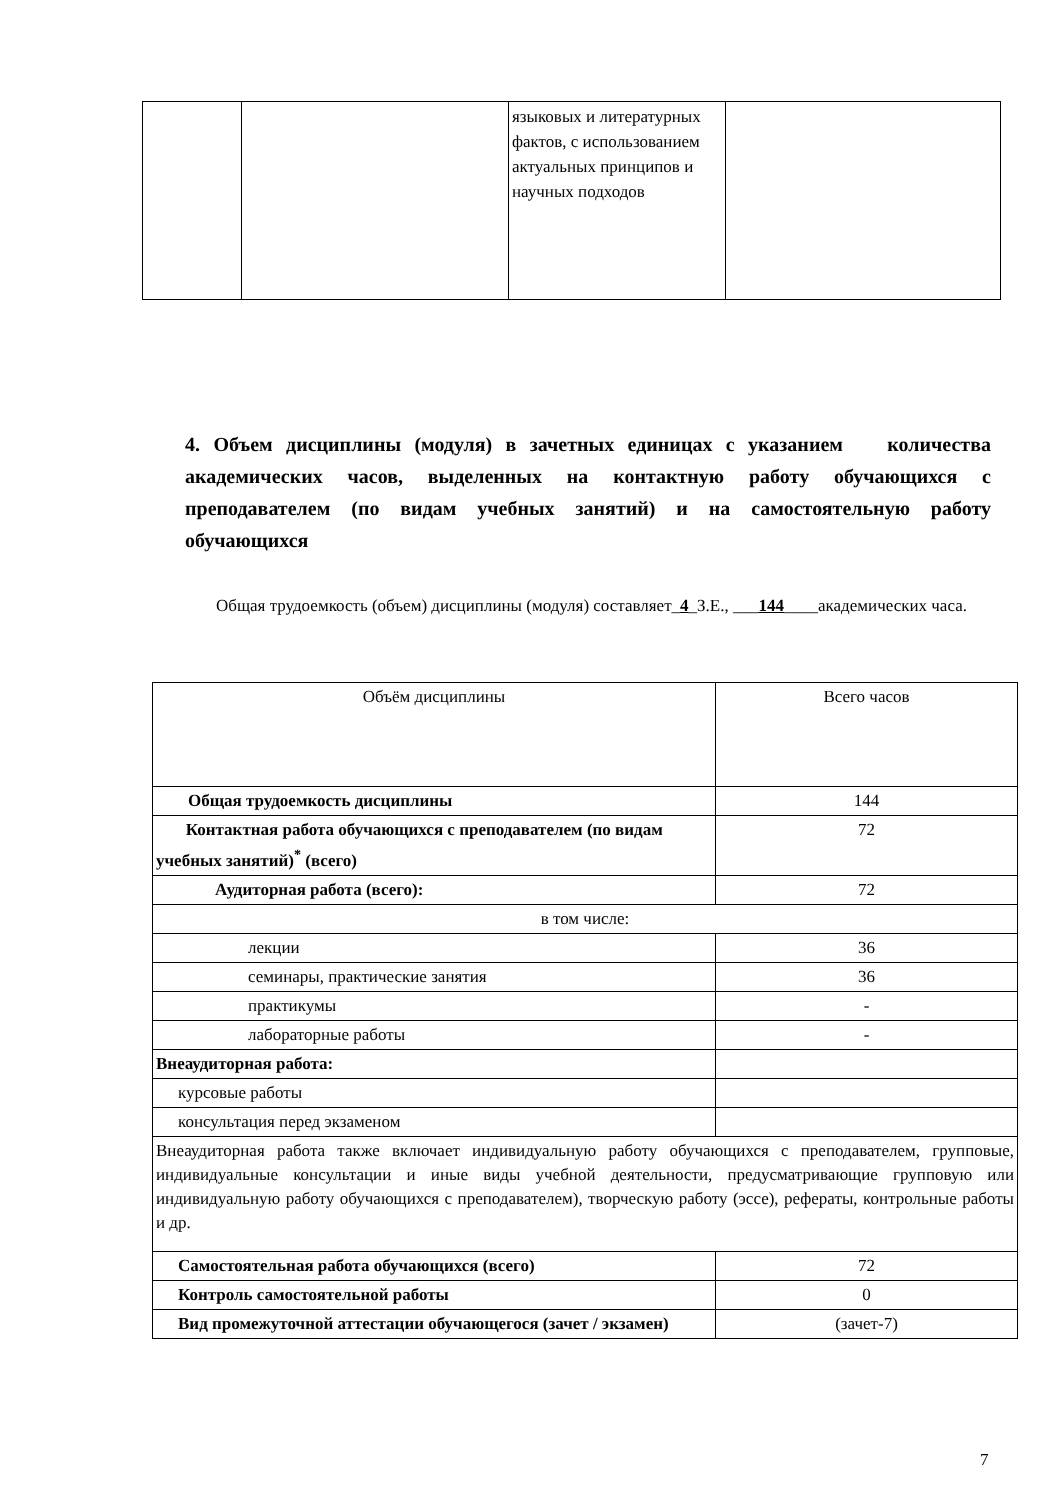| | | языковых и литературных фактов, с использованием актуальных принципов и научных подходов | |
4. Объем дисциплины (модуля) в зачетных единицах с указанием количества академических часов, выделенных на контактную работу обучающихся с преподавателем (по видам учебных занятий) и на самостоятельную работу обучающихся
Общая трудоемкость (объем) дисциплины (модуля) составляет_4_З.Е., ___144____академических часа.
| Объём дисциплины | Всего часов |
| Общая трудоемкость дисциплины | 144 |
| Контактная работа обучающихся с преподавателем (по видам учебных занятий)<sup>*</sup> (всего) | 72 |
| Аудиторная работа (всего): | 72 |
| в том числе: | |
| лекции | 36 |
| семинары, практические занятия | 36 |
| практикумы | - |
| лабораторные работы | - |
| Внеаудиторная работа: | |
| курсовые работы | |
| консультация перед экзаменом | |
| Внеаудиторная работа также включает индивидуальную работу обучающихся с преподавателем, групповые, индивидуальные консультации и иные виды учебной деятельности, предусматривающие групповую или индивидуальную работу обучающихся с преподавателем), творческую работу (эссе), рефераты, контрольные работы и др. | |
| Самостоятельная работа обучающихся (всего) | 72 |
| Контроль самостоятельной работы | 0 |
| Вид промежуточной аттестации обучающегося (зачет / экзамен) | (зачет-7) |
7